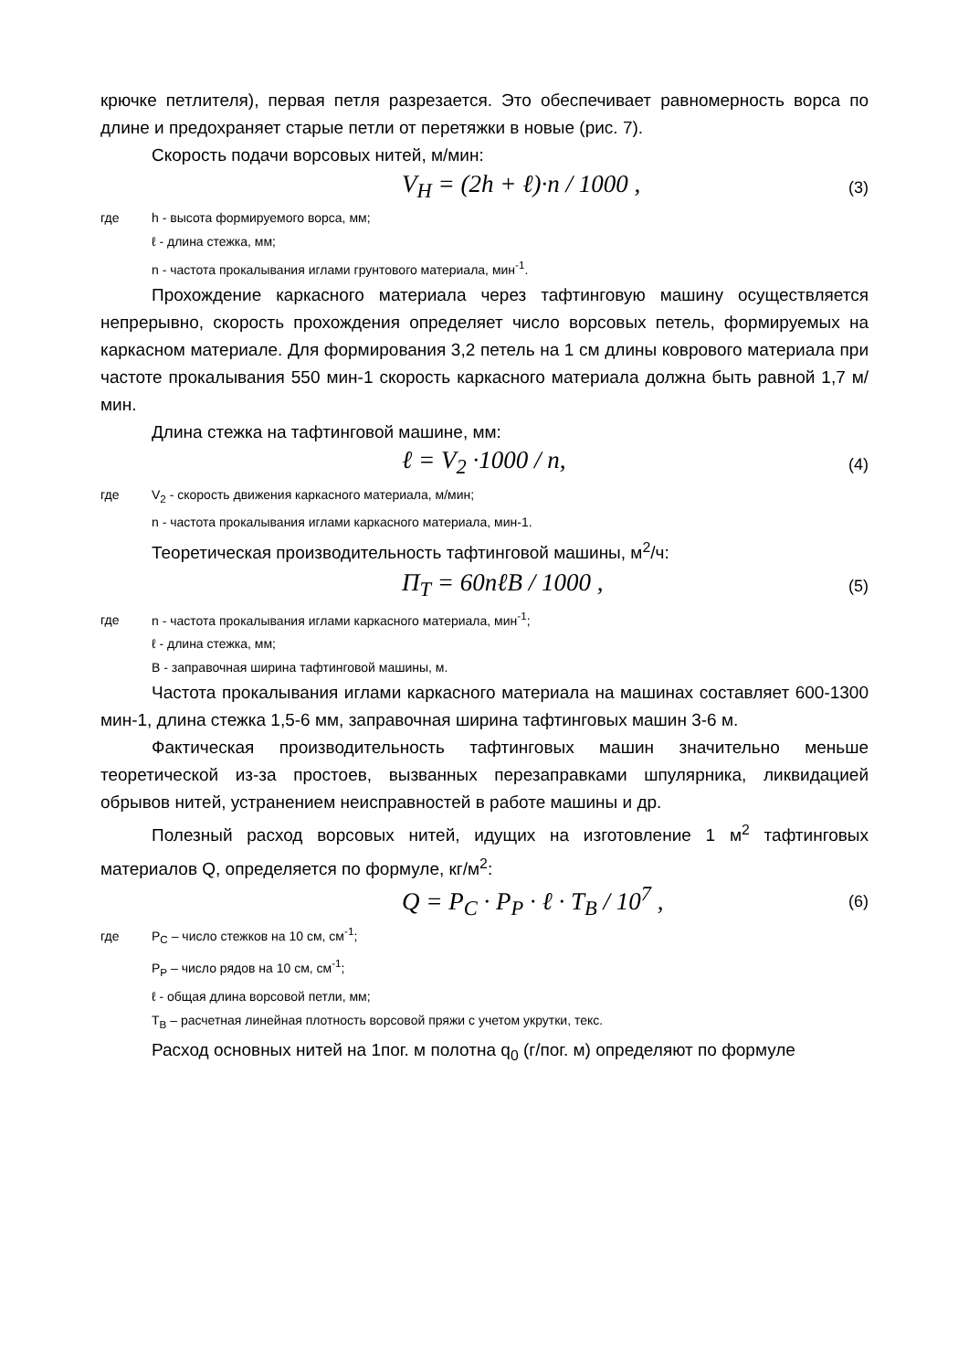крючке петлителя), первая петля разрезается. Это обеспечивает равномерность ворса по длине и предохраняет старые петли от перетяжки в новые (рис. 7).
Скорость подачи ворсовых нитей, м/мин:
V<sub>H</sub> = (2h + ℓ)·n / 1000 , (3)
где h - высота формируемого ворса, мм;
ℓ - длина стежка, мм;
n - частота прокалывания иглами грунтового материала, мин<sup>-1</sup>.
Прохождение каркасного материала через тафтинговую машину осуществляется непрерывно, скорость прохождения определяет число ворсовых петель, формируемых на каркасном материале. Для формирования 3,2 петель на 1 см длины коврового материала при частоте прокалывания 550 мин-1 скорость каркасного материала должна быть равной 1,7 м/мин.
Длина стежка на тафтинговой машине, мм:
ℓ = V<sub>2</sub> ·1000 / n, (4)
где V<sub>2</sub> - скорость движения каркасного материала, м/мин;
n - частота прокалывания иглами каркасного материала, мин-1.
Теоретическая производительность тафтинговой машины, м<sup>2</sup>/ч:
П<sub>T</sub> = 60nℓB / 1000 , (5)
где n - частота прокалывания иглами каркасного материала, мин<sup>-1</sup>;
ℓ - длина стежка, мм;
B - заправочная ширина тафтинговой машины, м.
Частота прокалывания иглами каркасного материала на машинах составляет 600-1300 мин-1, длина стежка 1,5-6 мм, заправочная ширина тафтинговых машин 3-6 м.
Фактическая производительность тафтинговых машин значительно меньше теоретической из-за простоев, вызванных перезаправками шпулярника, ликвидацией обрывов нитей, устранением неисправностей в работе машины и др.
Полезный расход ворсовых нитей, идущих на изготовление 1 м<sup>2</sup> тафтинговых материалов Q, определяется по формуле, кг/м<sup>2</sup>:
Q = P<sub>C</sub> · P<sub>P</sub> · ℓ · T<sub>B</sub> / 10<sup>7</sup> , (6)
где P<sub>C</sub> – число стежков на 10 см, см<sup>-1</sup>;
P<sub>P</sub> – число рядов на 10 см, см<sup>-1</sup>;
ℓ - общая длина ворсовой петли, мм;
T<sub>B</sub> – расчетная линейная плотность ворсовой пряжи с учетом укрутки, текс.
Расход основных нитей на 1пог. м полотна q<sub>0</sub> (г/пог. м) определяют по формуле